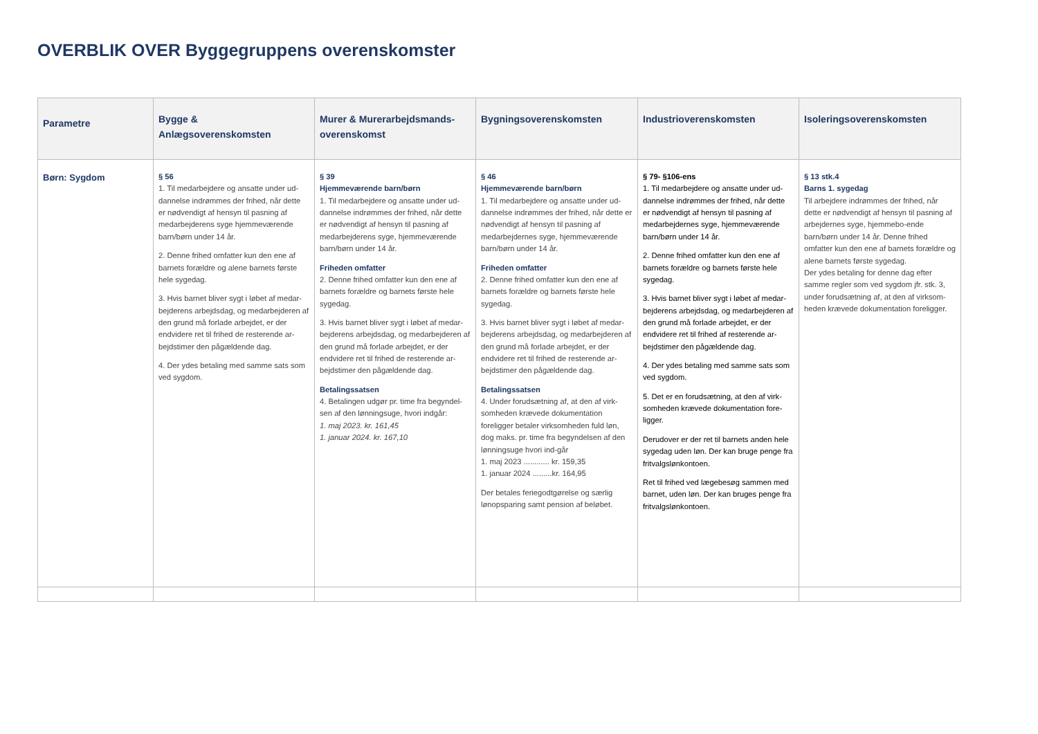OVERBLIK OVER Byggegruppens overenskomster
| Parametre | Bygge & Anlægsoverenskomsten | Murer & Murerarbejdsmands-overenskomst | Bygningsoverenskomsten | Industrioverenskomsten | Isoleringsoverenskomsten |
| --- | --- | --- | --- | --- | --- |
| Børn: Sygdom | § 56 1. Til medarbejdere og ansatte under ud-dannelse indrømmes der frihed, når dette er nødvendigt af hensyn til pasning af medarbejderens syge hjemmeværende barn/børn under 14 år. 2. Denne frihed omfatter kun den ene af barnets forældre og alene barnets første hele sygedag. 3. Hvis barnet bliver sygt i løbet af medar-bejderens arbejdsdag, og medarbejderen af den grund må forlade arbejdet, er der endvidere ret til frihed de resterende ar-bejdstimer den pågældende dag. 4. Der ydes betaling med samme sats som ved sygdom. | § 39 Hjemmeværende barn/børn 1. Til medarbejdere og ansatte under ud-dannelse indrømmes der frihed, når dette er nødvendigt af hensyn til pasning af medarbejderens syge, hjemmeværende barn/børn under 14 år. Friheden omfatter 2. Denne frihed omfatter kun den ene af barnets forældre og barnets første hele sygedag. 3. Hvis barnet bliver sygt i løbet af medar-bejderens arbejdsdag, og medarbejderen af den grund må forlade arbejdet, er der endvidere ret til frihed de resterende ar-bejdstimer den pågældende dag. Betalingssatsen 4. Betalingen udgør pr. time fra begyndel-sen af den lønningsuge, hvori indgår: 1. maj 2023. kr. 161,45 1. januar 2024. kr. 167,10 | § 46 Hjemmeværende barn/børn 1. Til medarbejdere og ansatte under ud-dannelse indrømmes der frihed, når dette er nødvendigt af hensyn til pasning af medarbejdernes syge, hjemmeværende barn/børn under 14 år. Friheden omfatter 2. Denne frihed omfatter kun den ene af barnets forældre og barnets første hele sygedag. 3. Hvis barnet bliver sygt i løbet af medar-bejderens arbejdsdag, og medarbejderen af den grund må forlade arbejdet, er der endvidere ret til frihed de resterende ar-bejdstimer den pågældende dag. Betalingssatsen 4. Under forudsætning af, at den af virk-somheden krævede dokumentation foreligger betaler virksomheden fuld løn, dog maks. pr. time fra begyndelsen af den lønningsuge hvori ind-går 1. maj 2023 ............ kr. 159,35 1. januar 2024 .........kr. 164,95 Der betales feriegodtgørelse og særlig lønopsparing samt pension af beløbet. | § 79- §106-ens 1. Til medarbejdere og ansatte under ud-dannelse indrømmes der frihed, når dette er nødvendigt af hensyn til pasning af medarbejdernes syge, hjemmeværende barn/børn under 14 år. 2. Denne frihed omfatter kun den ene af barnets forældre og barnets første hele sygedag. 3. Hvis barnet bliver sygt i løbet af medar-bejderens arbejdsdag, og medarbejderen af den grund må forlade arbejdet, er der endvidere ret til frihed af resterende ar-bejdstimer den pågældende dag. 4. Der ydes betaling med samme sats som ved sygdom. 5. Det er en forudsætning, at den af virk-somheden krævede dokumentation fore-ligger. Derudover er der ret til barnets anden hele sygedag uden løn. Der kan bruge penge fra fritvalgslønkontoen. Ret til frihed ved lægebesøg sammen med barnet, uden løn. Der kan bruges penge fra fritvalgslønkontoen. | § 13 stk.4 Barns 1. sygedag Til arbejdere indrømmes der frihed, når dette er nødvendigt af hensyn til pasning af arbejdernes syge, hjemmebo-ende barn/børn under 14 år. Denne frihed omfatter kun den ene af barnets forældre og alene barnets første sygedag. Der ydes betaling for denne dag efter samme regler som ved sygdom jfr. stk. 3, under forudsætning af, at den af virksom-heden krævede dokumentation foreligger. |